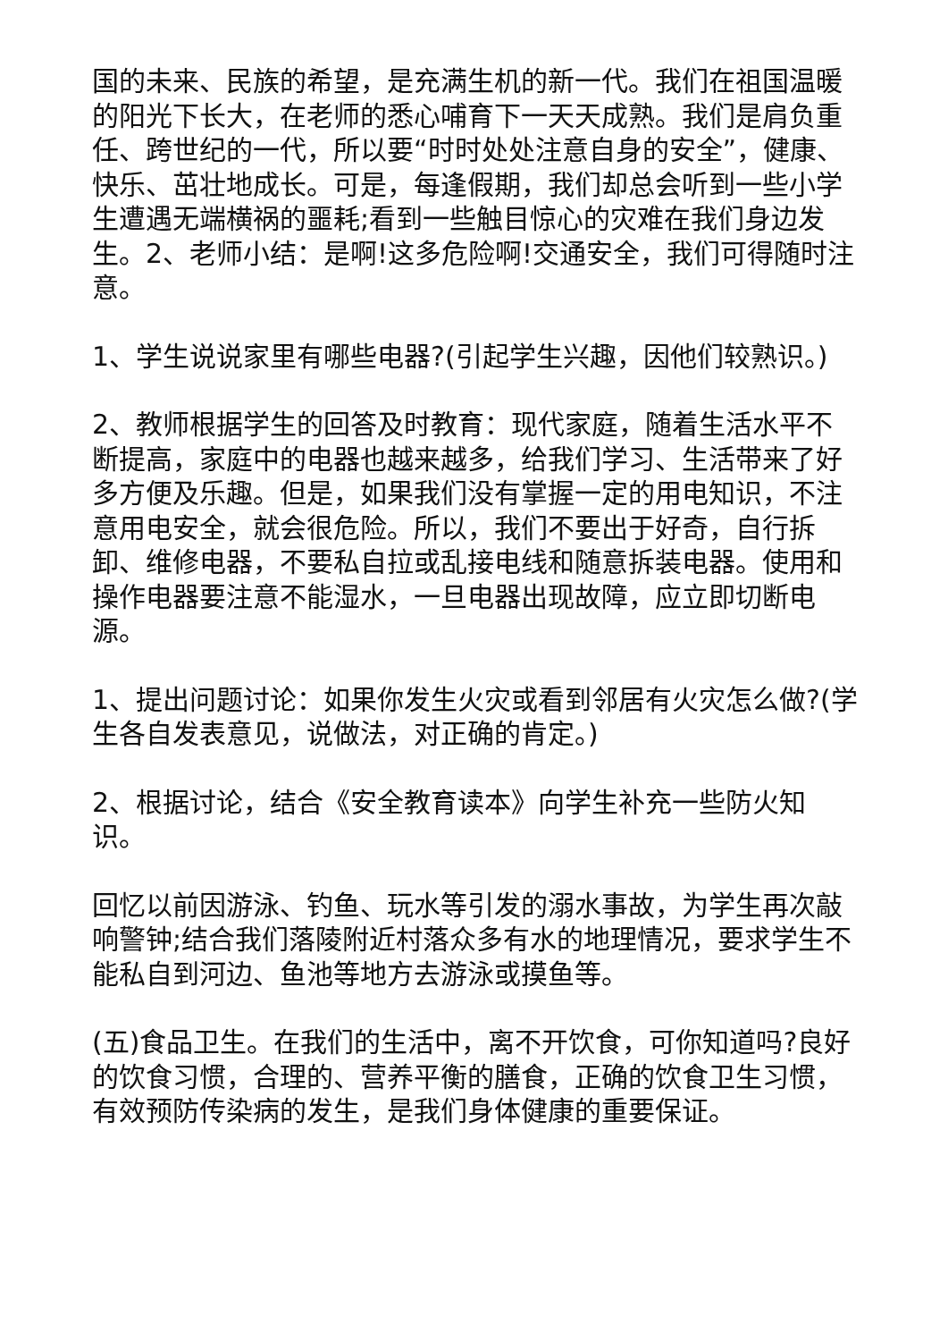国的未来、民族的希望，是充满生机的新一代。我们在祖国温暖的阳光下长大，在老师的悉心哺育下一天天成熟。我们是肩负重任、跨世纪的一代，所以要“时时处处注意自身的安全”，健康、快乐、茁壮地成长。可是，每逢假期，我们却总会听到一些小学生遭遇无端横祸的噩耗;看到一些触目惊心的灾难在我们身边发生。2、老师小结：是啊!这多危险啊!交通安全，我们可得随时注意。
1、学生说说家里有哪些电器?(引起学生兴趣，因他们较熟识。)
2、教师根据学生的回答及时教育：现代家庭，随着生活水平不断提高，家庭中的电器也越来越多，给我们学习、生活带来了好多方便及乐趣。但是，如果我们没有掌握一定的用电知识，不注意用电安全，就会很危险。所以，我们不要出于好奇，自行拆卸、维修电器，不要私自拉或乱接电线和随意拆装电器。使用和操作电器要注意不能湿水，一旦电器出现故障，应立即切断电源。
1、提出问题讨论：如果你发生火灾或看到邻居有火灾怎么做?(学生各自发表意见，说做法，对正确的肯定。)
2、根据讨论，结合《安全教育读本》向学生补充一些防火知识。
回忆以前因游泳、钓鱼、玩水等引发的溺水事故，为学生再次敲响警钟;结合我们落陵附近村落众多有水的地理情况，要求学生不能私自到河边、鱼池等地方去游泳或摸鱼等。
(五)食品卫生。在我们的生活中，离不开饮食，可你知道吗?良好的饮食习惯，合理的、营养平衡的膳食，正确的饮食卫生习惯，有效预防传染病的发生，是我们身体健康的重要保证。